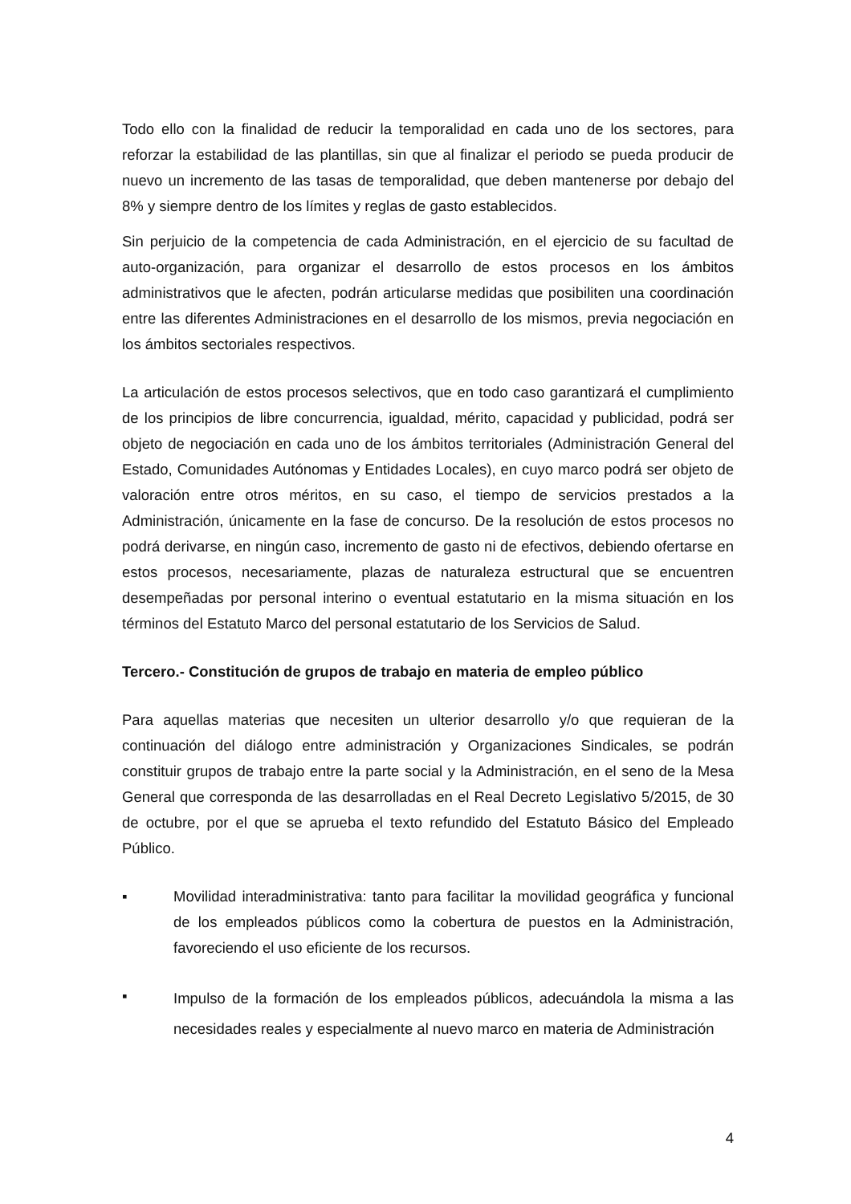Todo ello con la finalidad de reducir la temporalidad en cada uno de los sectores, para reforzar la estabilidad de las plantillas, sin que al finalizar el periodo se pueda producir de nuevo un incremento de las tasas de temporalidad, que deben mantenerse por debajo del 8% y siempre dentro de los límites y reglas de gasto establecidos.
Sin perjuicio de la competencia de cada Administración, en el ejercicio de su facultad de auto-organización, para organizar el desarrollo de estos procesos en los ámbitos administrativos que le afecten, podrán articularse medidas que posibiliten una coordinación entre las diferentes Administraciones en el desarrollo de los mismos, previa negociación en los ámbitos sectoriales respectivos.
La articulación de estos procesos selectivos, que en todo caso garantizará el cumplimiento de los principios de libre concurrencia, igualdad, mérito, capacidad y publicidad, podrá ser objeto de negociación en cada uno de los ámbitos territoriales (Administración General del Estado, Comunidades Autónomas y Entidades Locales), en cuyo marco podrá ser objeto de valoración entre otros méritos, en su caso, el tiempo de servicios prestados a la Administración, únicamente en la fase de concurso. De la resolución de estos procesos no podrá derivarse, en ningún caso, incremento de gasto ni de efectivos, debiendo ofertarse en estos procesos, necesariamente, plazas de naturaleza estructural que se encuentren desempeñadas por personal interino o eventual estatutario en la misma situación en los términos del Estatuto Marco del personal estatutario de los Servicios de Salud.
Tercero.- Constitución de grupos de trabajo en materia de empleo público
Para aquellas materias que necesiten un ulterior desarrollo y/o que requieran de la continuación del diálogo entre administración y Organizaciones Sindicales, se podrán constituir grupos de trabajo entre la parte social y la Administración, en el seno de la Mesa General que corresponda de las desarrolladas en el Real Decreto Legislativo 5/2015, de 30 de octubre, por el que se aprueba el texto refundido del Estatuto Básico del Empleado Público.
▪ Movilidad interadministrativa: tanto para facilitar la movilidad geográfica y funcional de los empleados públicos como la cobertura de puestos en la Administración, favoreciendo el uso eficiente de los recursos.
▪
Impulso de la formación de los empleados públicos, adecuándola la misma a las necesidades reales y especialmente al nuevo marco en materia de Administración
4